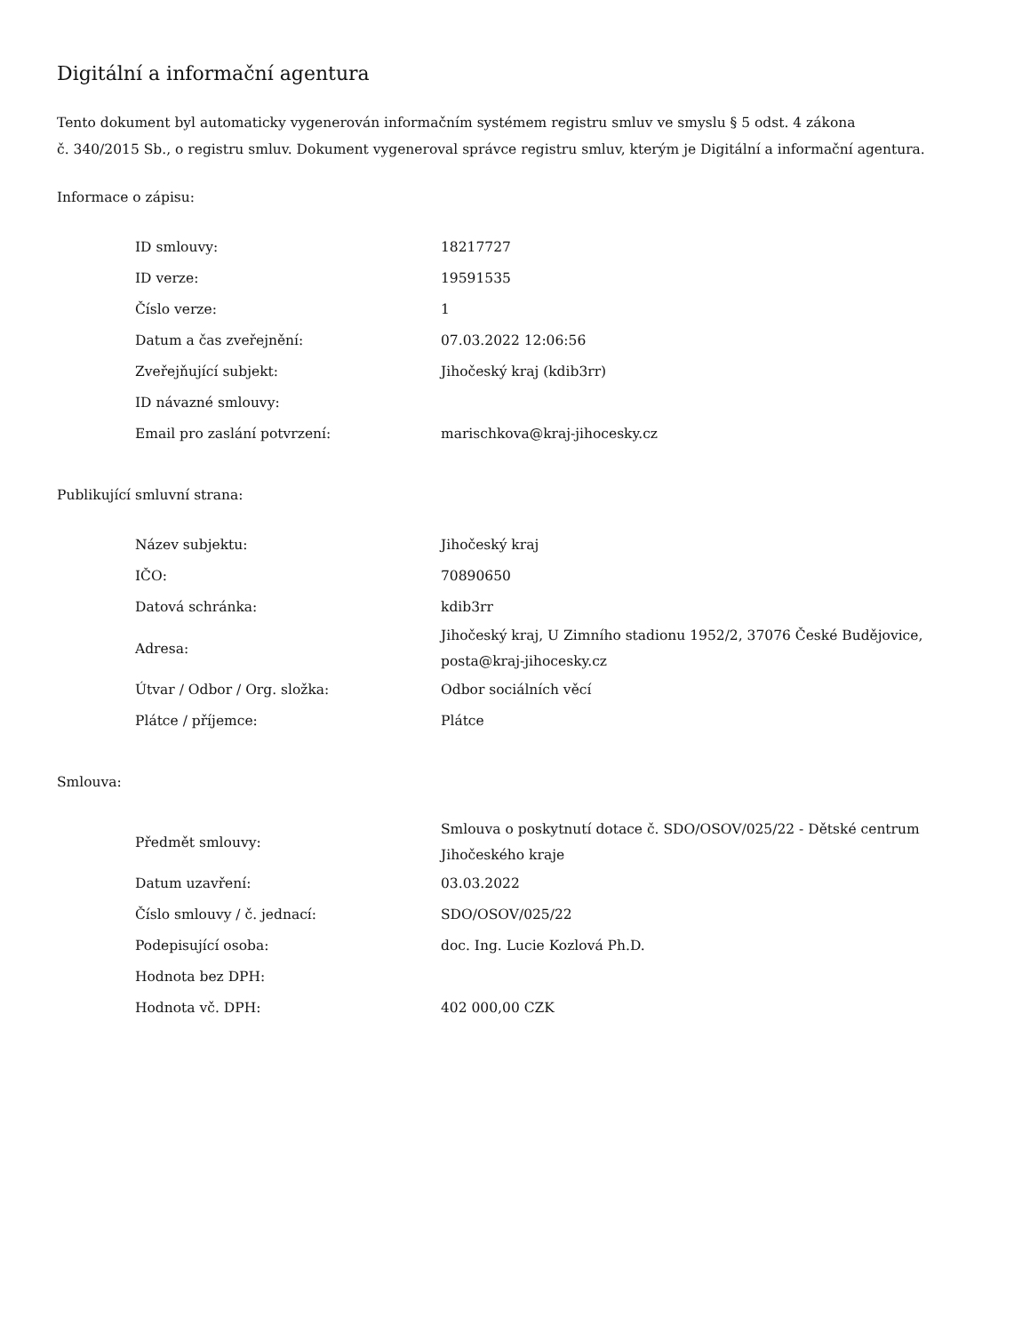Digitální a informační agentura
Tento dokument byl automaticky vygenerován informačním systémem registru smluv ve smyslu § 5 odst. 4 zákona
č. 340/2015 Sb., o registru smluv. Dokument vygeneroval správce registru smluv, kterým je Digitální a informační agentura.
Informace o zápisu:
| ID smlouvy: | 18217727 |
| ID verze: | 19591535 |
| Číslo verze: | 1 |
| Datum a čas zveřejnění: | 07.03.2022 12:06:56 |
| Zveřejňující subjekt: | Jihočeský kraj (kdib3rr) |
| ID návazné smlouvy: | |
| Email pro zaslání potvrzení: | marischkova@kraj-jihocesky.cz |
Publikující smluvní strana:
| Název subjektu: | Jihočeský kraj |
| IČO: | 70890650 |
| Datová schránka: | kdib3rr |
| Adresa: | Jihočeský kraj, U Zimního stadionu 1952/2, 37076 České Budějovice, posta@kraj-jihocesky.cz |
| Útvar / Odbor / Org. složka: | Odbor sociálních věcí |
| Plátce / příjemce: | Plátce |
Smlouva:
| Předmět smlouvy: | Smlouva o poskytnutí dotace č. SDO/OSOV/025/22 - Dětské centrum Jihočeského kraje |
| Datum uzavření: | 03.03.2022 |
| Číslo smlouvy / č. jednací: | SDO/OSOV/025/22 |
| Podepisující osoba: | doc. Ing. Lucie Kozlová Ph.D. |
| Hodnota bez DPH: | |
| Hodnota vč. DPH: | 402 000,00 CZK |